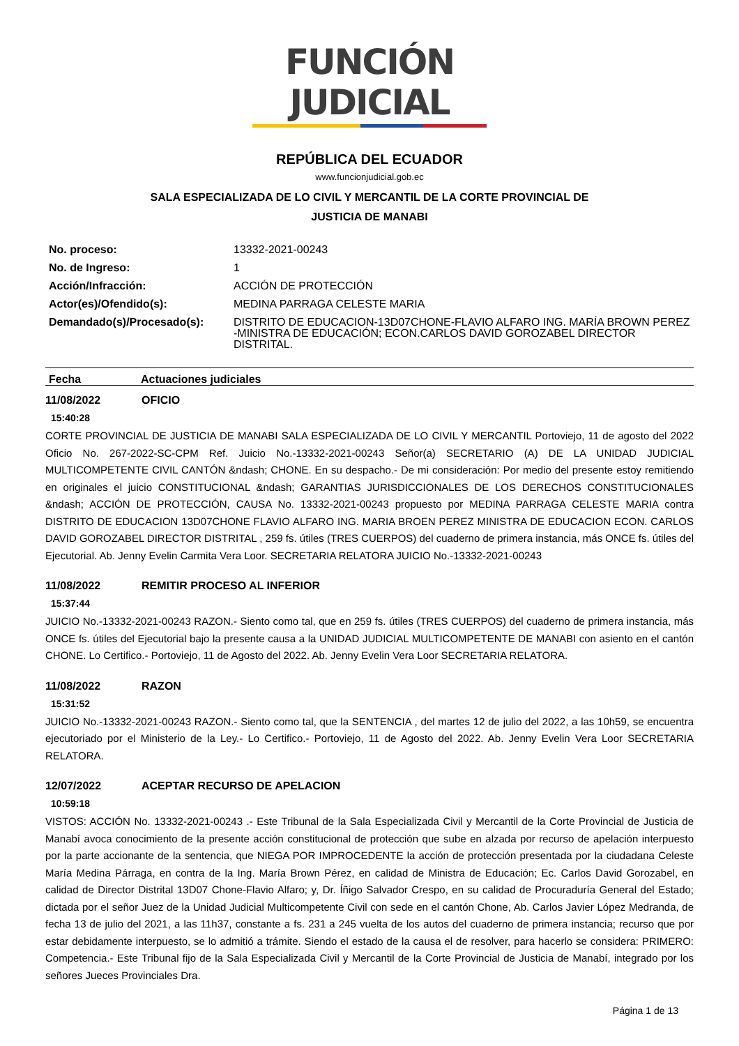FUNCIÓN JUDICIAL
REPÚBLICA DEL ECUADOR
www.funcionjudicial.gob.ec
SALA ESPECIALIZADA DE LO CIVIL Y MERCANTIL DE LA CORTE PROVINCIAL DE
JUSTICIA DE MANABI
| No. proceso: | 13332-2021-00243 |
| No. de Ingreso: | 1 |
| Acción/Infracción: | ACCIÓN DE PROTECCIÓN |
| Actor(es)/Ofendido(s): | MEDINA PARRAGA CELESTE MARIA |
| Demandado(s)/Procesado(s): | DISTRITO DE EDUCACION-13D07CHONE-FLAVIO ALFARO ING. MARÍA BROWN PEREZ -MINISTRA DE EDUCACIÓN; ECON.CARLOS DAVID GOROZABEL DIRECTOR DISTRITAL. |
Fecha Actuaciones judiciales
11/08/2022 OFICIO
15:40:28
CORTE PROVINCIAL DE JUSTICIA DE MANABI SALA ESPECIALIZADA DE LO CIVIL Y MERCANTIL Portoviejo, 11 de agosto del 2022 Oficio No. 267-2022-SC-CPM Ref. Juicio No.-13332-2021-00243 Señor(a) SECRETARIO (A) DE LA UNIDAD JUDICIAL MULTICOMPETENTE CIVIL CANTÓN &ndash; CHONE. En su despacho.- De mi consideración: Por medio del presente estoy remitiendo en originales el juicio CONSTITUCIONAL &ndash; GARANTIAS JURISDICCIONALES DE LOS DERECHOS CONSTITUCIONALES &ndash; ACCIÓN DE PROTECCIÓN, CAUSA No. 13332-2021-00243 propuesto por MEDINA PARRAGA CELESTE MARIA contra DISTRITO DE EDUCACION 13D07CHONE FLAVIO ALFARO ING. MARIA BROEN PEREZ MINISTRA DE EDUCACION ECON. CARLOS DAVID GOROZABEL DIRECTOR DISTRITAL , 259 fs. útiles (TRES CUERPOS) del cuaderno de primera instancia, más ONCE fs. útiles del Ejecutorial. Ab. Jenny Evelin Carmita Vera Loor. SECRETARIA RELATORA JUICIO No.-13332-2021-00243
11/08/2022 REMITIR PROCESO AL INFERIOR
15:37:44
JUICIO No.-13332-2021-00243 RAZON.- Siento como tal, que en 259 fs. útiles (TRES CUERPOS) del cuaderno de primera instancia, más ONCE fs. útiles del Ejecutorial bajo la presente causa a la UNIDAD JUDICIAL MULTICOMPETENTE DE MANABI con asiento en el cantón CHONE. Lo Certifico.- Portoviejo, 11 de Agosto del 2022. Ab. Jenny Evelin Vera Loor SECRETARIA RELATORA.
11/08/2022 RAZON
15:31:52
JUICIO No.-13332-2021-00243 RAZON.- Siento como tal, que la SENTENCIA , del martes 12 de julio del 2022, a las 10h59, se encuentra ejecutoriado por el Ministerio de la Ley.- Lo Certifico.- Portoviejo, 11 de Agosto del 2022. Ab. Jenny Evelin Vera Loor SECRETARIA RELATORA.
12/07/2022 ACEPTAR RECURSO DE APELACION
10:59:18
VISTOS: ACCIÓN No. 13332-2021-00243 .- Este Tribunal de la Sala Especializada Civil y Mercantil de la Corte Provincial de Justicia de Manabí avoca conocimiento de la presente acción constitucional de protección que sube en alzada por recurso de apelación interpuesto por la parte accionante de la sentencia, que NIEGA POR IMPROCEDENTE la acción de protección presentada por la ciudadana Celeste María Medina Párraga, en contra de la Ing. María Brown Pérez, en calidad de Ministra de Educación; Ec. Carlos David Gorozabel, en calidad de Director Distrital 13D07 Chone-Flavio Alfaro; y, Dr. Íñigo Salvador Crespo, en su calidad de Procuraduría General del Estado; dictada por el señor Juez de la Unidad Judicial Multicompetente Civil con sede en el cantón Chone, Ab. Carlos Javier López Medranda, de fecha 13 de julio del 2021, a las 11h37, constante a fs. 231 a 245 vuelta de los autos del cuaderno de primera instancia; recurso que por estar debidamente interpuesto, se lo admitió a trámite. Siendo el estado de la causa el de resolver, para hacerlo se considera: PRIMERO: Competencia.- Este Tribunal fijo de la Sala Especializada Civil y Mercantil de la Corte Provincial de Justicia de Manabí, integrado por los señores Jueces Provinciales Dra.
Página 1 de 13